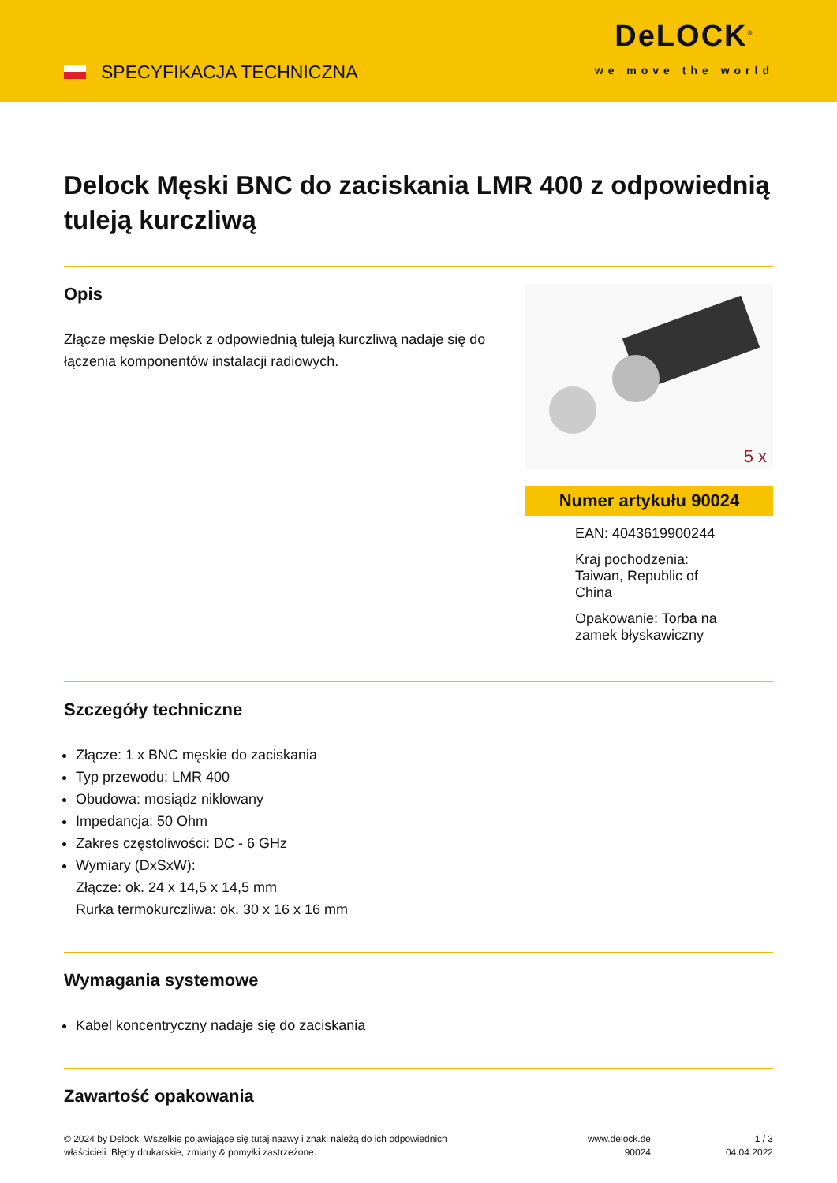SPECYFIKACJA TECHNICZNA
DeLOCK<sup>®</sup>
we move the world
Delock Męski BNC do zaciskania LMR 400 z odpowiednią tuleją kurczliwą
Opis
Złącze męskie Delock z odpowiednią tuleją kurczliwą nadaje się do łączenia komponentów instalacji radiowych.
5 x
Numer artykułu 90024
EAN: 4043619900244
Kraj pochodzenia:
Taiwan, Republic of
China
Opakowanie: Torba na
zamek błyskawiczny
Szczegóły techniczne
Złącze: 1 x BNC męskie do zaciskania
Typ przewodu: LMR 400
Obudowa: mosiądz niklowany
Impedancja: 50 Ohm
Zakres częstoliwości: DC - 6 GHz
Wymiary (DxSxW):
Złącze: ok. 24 x 14,5 x 14,5 mm
Rurka termokurczliwa: ok. 30 x 16 x 16 mm
Wymagania systemowe
Kabel koncentryczny nadaje się do zaciskania
Zawartość opakowania
© 2024 by Delock. Wszelkie pojawiające się tutaj nazwy i znaki należą do ich odpowiednich
właścicieli. Błędy drukarskie, zmiany & pomyłki zastrzeżone.
www.delock.de
90024
1 / 3
04.04.2022